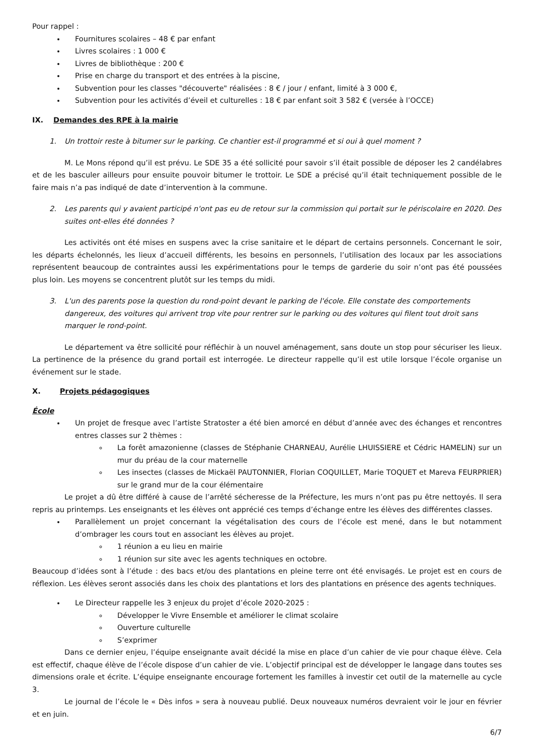Pour rappel :
Fournitures scolaires – 48 € par enfant
Livres scolaires : 1 000 €
Livres de bibliothèque : 200 €
Prise en charge du transport et des entrées à la piscine,
Subvention pour les classes "découverte" réalisées : 8 € / jour / enfant, limité à 3 000 €,
Subvention pour les activités d’éveil et culturelles : 18 € par enfant soit 3 582 € (versée à l’OCCE)
IX. Demandes des RPE à la mairie
1. Un trottoir reste à bitumer sur le parking. Ce chantier est-il programmé et si oui à quel moment ?
M. Le Mons répond qu’il est prévu. Le SDE 35 a été sollicité pour savoir s’il était possible de déposer les 2 candélabres et de les basculer ailleurs pour ensuite pouvoir bitumer le trottoir. Le SDE a précisé qu’il était techniquement possible de le faire mais n’a pas indiqué de date d’intervention à la commune.
2. Les parents qui y avaient participé n'ont pas eu de retour sur la commission qui portait sur le périscolaire en 2020. Des suites ont-elles été données ?
Les activités ont été mises en suspens avec la crise sanitaire et le départ de certains personnels. Concernant le soir, les départs échelonnés, les lieux d’accueil différents, les besoins en personnels, l’utilisation des locaux par les associations représentent beaucoup de contraintes aussi les expérimentations pour le temps de garderie du soir n’ont pas été poussées plus loin. Les moyens se concentrent plutôt sur les temps du midi.
3. L'un des parents pose la question du rond-point devant le parking de l'école. Elle constate des comportements dangereux, des voitures qui arrivent trop vite pour rentrer sur le parking ou des voitures qui filent tout droit sans marquer le rond-point.
Le département va être sollicité pour réfléchir à un nouvel aménagement, sans doute un stop pour sécuriser les lieux. La pertinence de la présence du grand portail est interrogée. Le directeur rappelle qu’il est utile lorsque l’école organise un événement sur le stade.
X. Projets pédagogiques
École
Un projet de fresque avec l’artiste Stratoster a été bien amorcé en début d’année avec des échanges et rencontres entres classes sur 2 thèmes :
La forêt amazonienne (classes de Stéphanie CHARNEAU, Aurélie LHUISSIERE et Cédric HAMELIN) sur un mur du préau de la cour maternelle
Les insectes (classes de Mickaël PAUTONNIER, Florian COQUILLET, Marie TOQUET et Mareva FEURPRIER) sur le grand mur de la cour élémentaire
Le projet a dû être différé à cause de l’arrêté sécheresse de la Préfecture, les murs n’ont pas pu être nettoyés. Il sera repris au printemps. Les enseignants et les élèves ont apprécié ces temps d’échange entre les élèves des différentes classes.
Parallèlement un projet concernant la végétalisation des cours de l’école est mené, dans le but notamment d’ombrager les cours tout en associant les élèves au projet.
1 réunion a eu lieu en mairie
1 réunion sur site avec les agents techniques en octobre.
Beaucoup d’idées sont à l’étude : des bacs et/ou des plantations en pleine terre ont été envisagés. Le projet est en cours de réflexion. Les élèves seront associés dans les choix des plantations et lors des plantations en présence des agents techniques.
Le Directeur rappelle les 3 enjeux du projet d’école 2020-2025 :
Développer le Vivre Ensemble et améliorer le climat scolaire
Ouverture culturelle
S’exprimer
Dans ce dernier enjeu, l’équipe enseignante avait décidé la mise en place d’un cahier de vie pour chaque élève. Cela est effectif, chaque élève de l’école dispose d’un cahier de vie. L’objectif principal est de développer le langage dans toutes ses dimensions orale et écrite. L’équipe enseignante encourage fortement les familles à investir cet outil de la maternelle au cycle 3.
Le journal de l’école le « Dès infos » sera à nouveau publié. Deux nouveaux numéros devraient voir le jour en février et en juin.
6/7